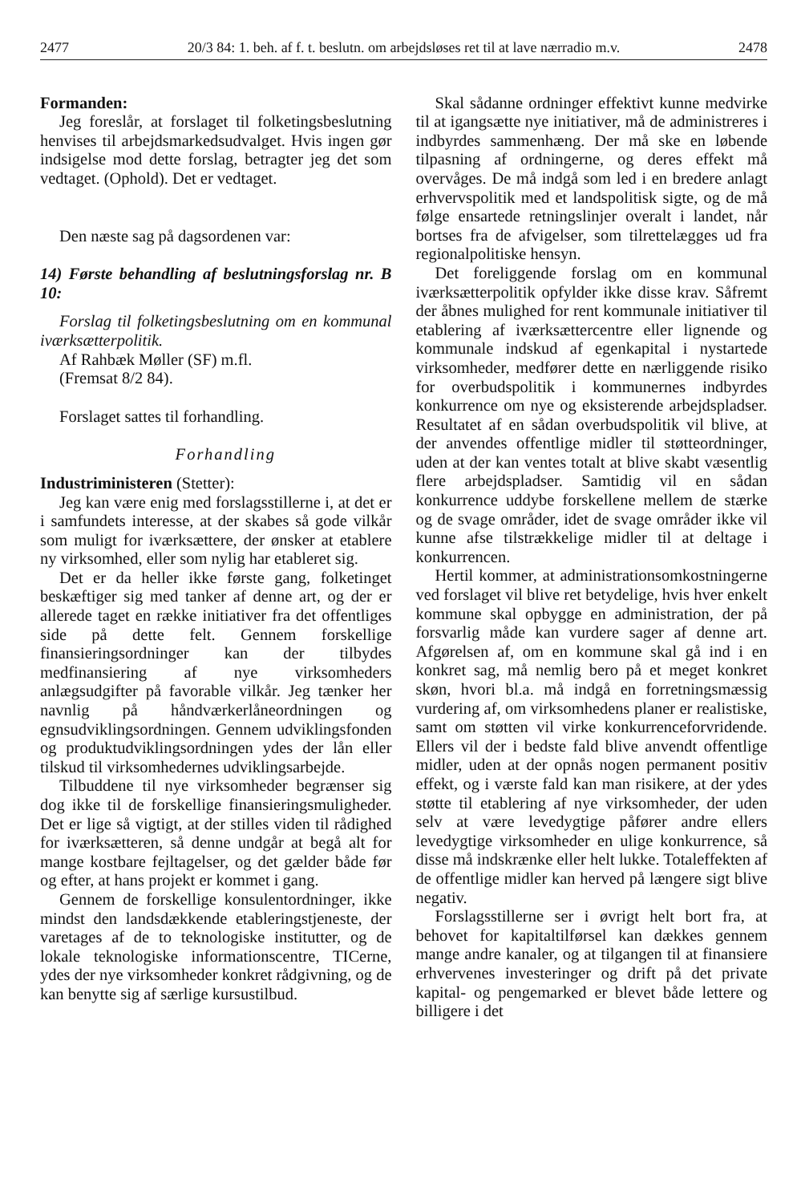2477 20/3 84: 1. beh. af f. t. beslutn. om arbejdsløses ret til at lave nærradio m.v. 2478
Formanden:
Jeg foreslår, at forslaget til folketingsbeslutning henvises til arbejdsmarkedsudvalget. Hvis ingen gør indsigelse mod dette forslag, betragter jeg det som vedtaget. (Ophold). Det er vedtaget.
Den næste sag på dagsordenen var:
14) Første behandling af beslutningsforslag nr. B 10:
Forslag til folketingsbeslutning om en kommunal iværksætterpolitik.
Af Rahbæk Møller (SF) m.fl.
(Fremsat 8/2 84).
Forslaget sattes til forhandling.
Forhandling
Industriministeren (Stetter):
Jeg kan være enig med forslagsstillerne i, at det er i samfundets interesse, at der skabes så gode vilkår som muligt for iværksættere, der ønsker at etablere ny virksomhed, eller som nylig har etableret sig.
Det er da heller ikke første gang, folketinget beskæftiger sig med tanker af denne art, og der er allerede taget en række initiativer fra det offentliges side på dette felt. Gennem forskellige finansieringsordninger kan der tilbydes medfinansiering af nye virksomheders anlægsudgifter på favorable vilkår. Jeg tænker her navnlig på håndværkerlåneordningen og egnsudviklingsordningen. Gennem udviklingsfonden og produktudviklingsordningen ydes der lån eller tilskud til virksomhedernes udviklingsarbejde.
Tilbuddene til nye virksomheder begrænser sig dog ikke til de forskellige finansieringsmuligheder. Det er lige så vigtigt, at der stilles viden til rådighed for iværksætteren, så denne undgår at begå alt for mange kostbare fejltagelser, og det gælder både før og efter, at hans projekt er kommet i gang.
Gennem de forskellige konsulentordninger, ikke mindst den landsdækkende etableringstjeneste, der varetages af de to teknologiske institutter, og de lokale teknologiske informationscentre, TICerne, ydes der nye virksomheder konkret rådgivning, og de kan benytte sig af særlige kursustilbud.
Skal sådanne ordninger effektivt kunne medvirke til at igangsætte nye initiativer, må de administreres i indbyrdes sammenhæng. Der må ske en løbende tilpasning af ordningerne, og deres effekt må overvåges. De må indgå som led i en bredere anlagt erhvervspolitik med et landspolitisk sigte, og de må følge ensartede retningslinjer overalt i landet, når bortses fra de afvigelser, som tilrettelægges ud fra regionalpolitiske hensyn.
Det foreliggende forslag om en kommunal iværksætterpolitik opfylder ikke disse krav. Såfremt der åbnes mulighed for rent kommunale initiativer til etablering af iværksættercentre eller lignende og kommunale indskud af egenkapital i nystartede virksomheder, medfører dette en nærliggende risiko for overbudspolitik i kommunernes indbyrdes konkurrence om nye og eksisterende arbejdspladser. Resultatet af en sådan overbudspolitik vil blive, at der anvendes offentlige midler til støtteordninger, uden at der kan ventes totalt at blive skabt væsentlig flere arbejdspladser. Samtidig vil en sådan konkurrence uddybe forskellene mellem de stærke og de svage områder, idet de svage områder ikke vil kunne afse tilstrækkelige midler til at deltage i konkurrencen.
Hertil kommer, at administrationsomkostningerne ved forslaget vil blive ret betydelige, hvis hver enkelt kommune skal opbygge en administration, der på forsvarlig måde kan vurdere sager af denne art. Afgørelsen af, om en kommune skal gå ind i en konkret sag, må nemlig bero på et meget konkret skøn, hvori bl.a. må indgå en forretningsmæssig vurdering af, om virksomhedens planer er realistiske, samt om støtten vil virke konkurrenceforvridende. Ellers vil der i bedste fald blive anvendt offentlige midler, uden at der opnås nogen permanent positiv effekt, og i værste fald kan man risikere, at der ydes støtte til etablering af nye virksomheder, der uden selv at være levedygtige påfører andre ellers levedygtige virksomheder en ulige konkurrence, så disse må indskrænke eller helt lukke. Totaleffekten af de offentlige midler kan herved på længere sigt blive negativ.
Forslagsstillerne ser i øvrigt helt bort fra, at behovet for kapitaltilførsel kan dækkes gennem mange andre kanaler, og at tilgangen til at finansiere erhvervenes investeringer og drift på det private kapital- og pengemarked er blevet både lettere og billigere i det